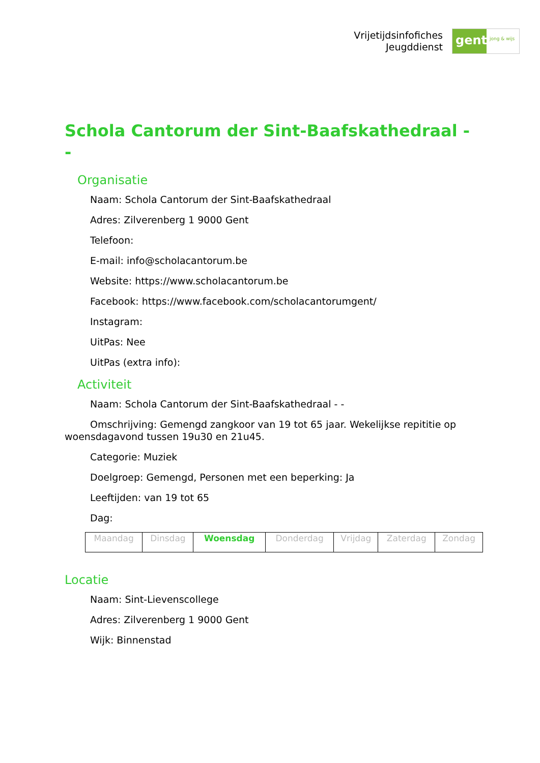Vrijetijdsinfofiches
Jeugddienst
gent:
jong & wijs
Schola Cantorum der Sint-Baafskathedraal - -
Organisatie
Naam: Schola Cantorum der Sint-Baafskathedraal
Adres: Zilverenberg 1 9000 Gent
Telefoon:
E-mail: info@scholacantorum.be
Website: https://www.scholacantorum.be
Facebook: https://www.facebook.com/scholacantorumgent/
Instagram:
UitPas: Nee
UitPas (extra info):
Activiteit
Naam: Schola Cantorum der Sint-Baafskathedraal - -
Omschrijving: Gemengd zangkoor van 19 tot 65 jaar. Wekelijkse repititie op woensdagavond tussen 19u30 en 21u45.
Categorie: Muziek
Doelgroep: Gemengd, Personen met een beperking: Ja
Leeftijden: van 19 tot 65
Dag:
| Maandag | Dinsdag | Woensdag | Donderdag | Vrijdag | Zaterdag | Zondag |
Locatie
Naam: Sint-Lievenscollege
Adres: Zilverenberg 1 9000 Gent
Wijk: Binnenstad